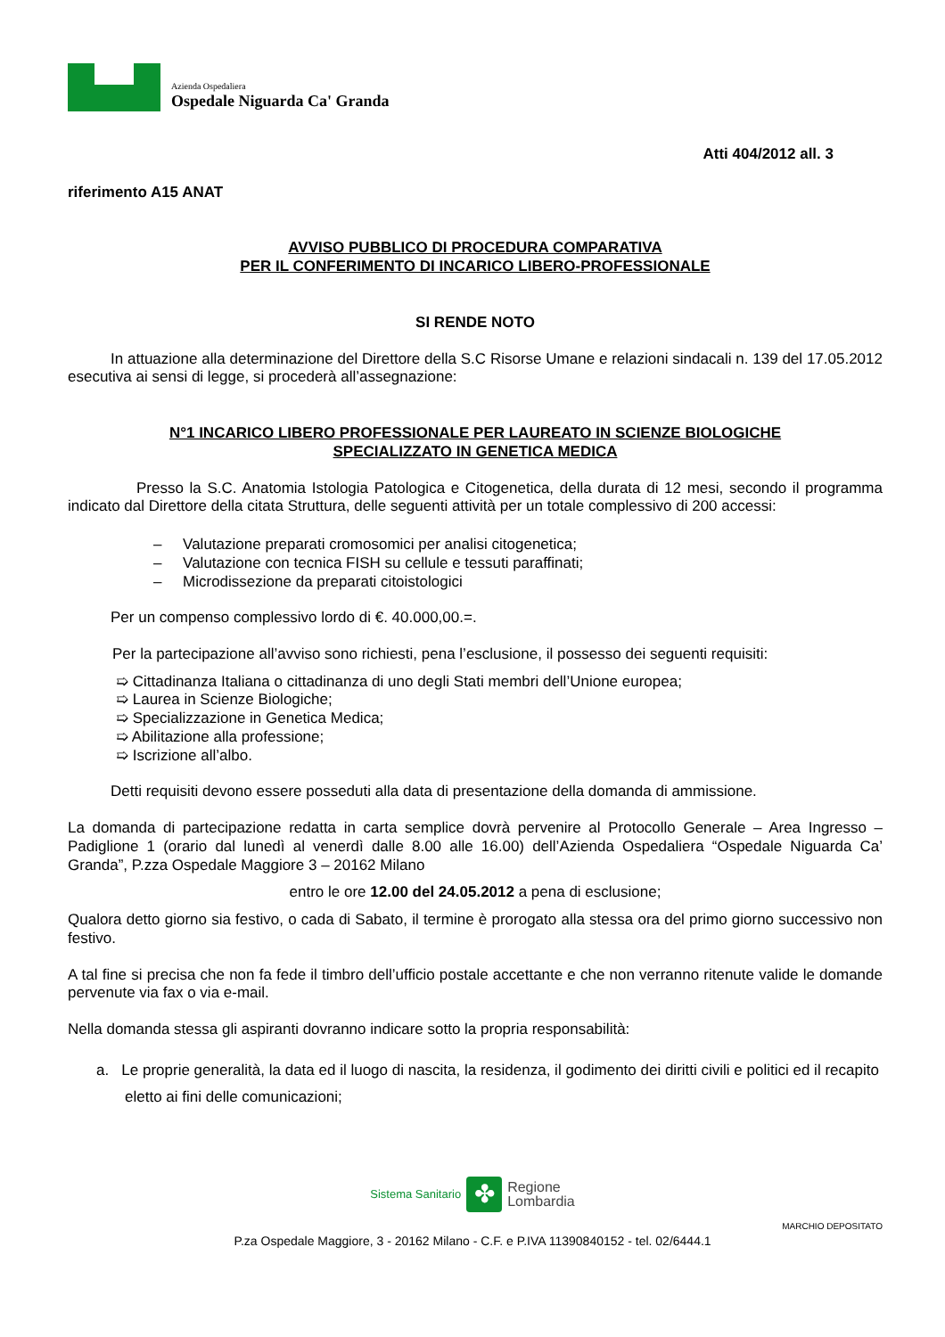Azienda Ospedaliera
Ospedale Niguarda Ca' Granda
Atti 404/2012 all. 3
riferimento A15 ANAT
AVVISO PUBBLICO DI PROCEDURA COMPARATIVA
PER IL CONFERIMENTO DI INCARICO LIBERO-PROFESSIONALE
SI RENDE NOTO
In attuazione alla determinazione del Direttore della S.C Risorse Umane e relazioni sindacali n. 139 del 17.05.2012 esecutiva ai sensi di legge, si procederà all’assegnazione:
N°1 INCARICO LIBERO PROFESSIONALE PER LAUREATO IN SCIENZE BIOLOGICHE
SPECIALIZZATO IN GENETICA MEDICA
Presso la S.C. Anatomia Istologia Patologica e Citogenetica, della durata di 12 mesi, secondo il programma indicato dal Direttore della citata Struttura, delle seguenti attività per un totale complessivo di 200 accessi:
– Valutazione preparati cromosomici per analisi citogenetica;
– Valutazione con tecnica FISH su cellule e tessuti paraffinati;
– Microdissezione da preparati citoistologici
Per un compenso complessivo lordo di €. 40.000,00.=.
Per la partecipazione all’avviso sono richiesti, pena l’esclusione, il possesso dei seguenti requisiti:
➯ Cittadinanza Italiana o cittadinanza di uno degli Stati membri dell’Unione europea;
➯ Laurea in Scienze Biologiche;
➯ Specializzazione in Genetica Medica;
➯ Abilitazione alla professione;
➯ Iscrizione all’albo.
Detti requisiti devono essere posseduti alla data di presentazione della domanda di ammissione.
La domanda di partecipazione redatta in carta semplice dovrà pervenire al Protocollo Generale – Area Ingresso – Padiglione 1 (orario dal lunedì al venerdì dalle 8.00 alle 16.00) dell’Azienda Ospedaliera “Ospedale Niguarda Ca’ Granda”, P.zza Ospedale Maggiore 3 – 20162 Milano
entro le ore 12.00 del 24.05.2012 a pena di esclusione;
Qualora detto giorno sia festivo, o cada di Sabato, il termine è prorogato alla stessa ora del primo giorno successivo non festivo.
A tal fine si precisa che non fa fede il timbro dell’ufficio postale accettante e che non verranno ritenute valide le domande pervenute via fax o via e-mail.
Nella domanda stessa gli aspiranti dovranno indicare sotto la propria responsabilità:
a. Le proprie generalità, la data ed il luogo di nascita, la residenza, il godimento dei diritti civili e politici ed il recapito eletto ai fini delle comunicazioni;
Sistema Sanitario ✤ Regione
Lombardia
MARCHIO DEPOSITATO
P.za Ospedale Maggiore, 3 - 20162 Milano - C.F. e P.IVA 11390840152 - tel. 02/6444.1